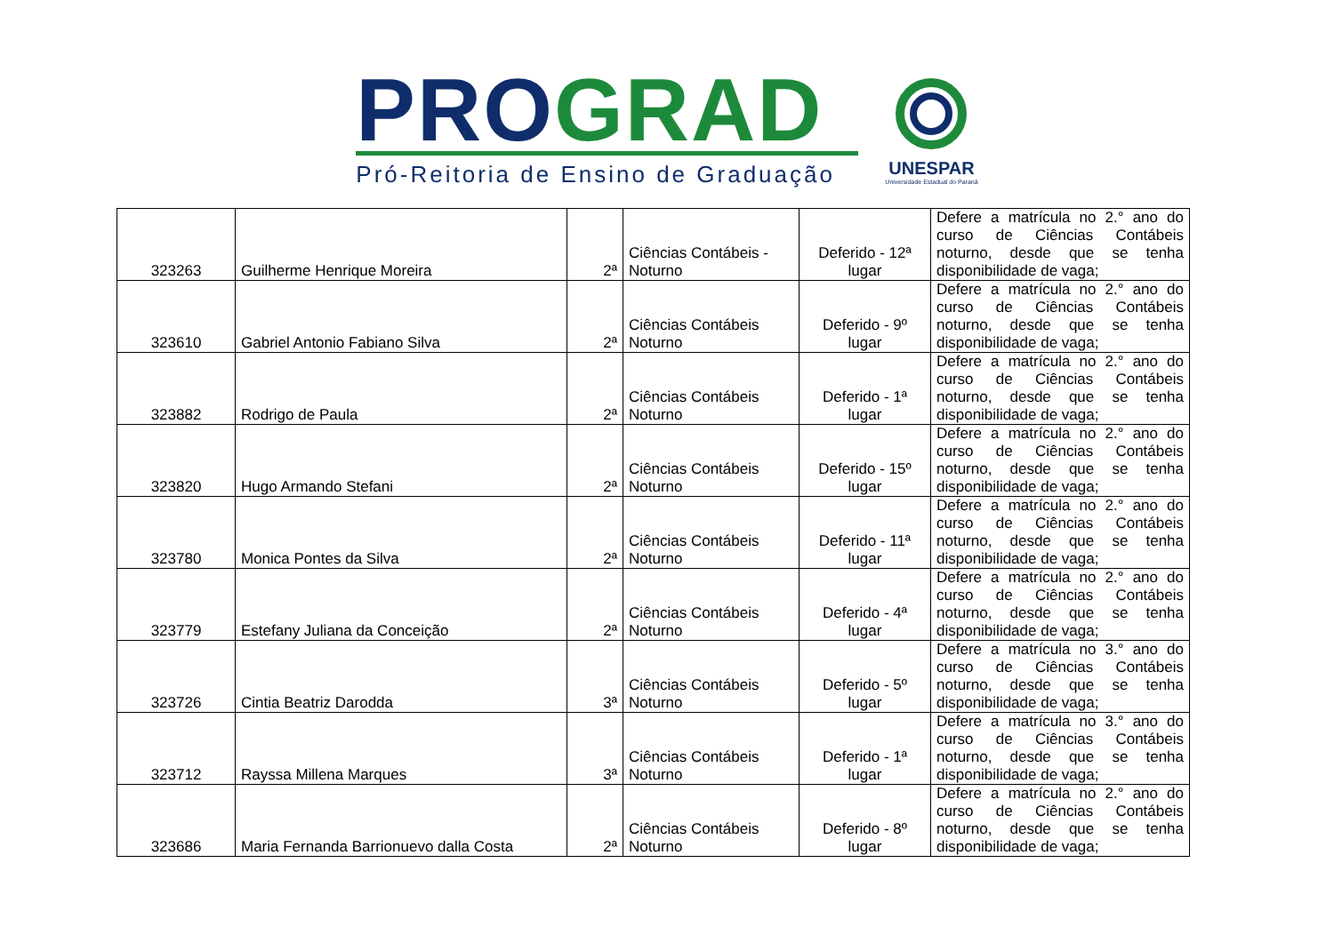PRO GRAD
Pró-Reitoria de Ensino de Graduação
UNESPAR
Universidade Estadual do Paraná
| 323263 | Guilherme Henrique Moreira | 2ª | Ciências Contábeis - Noturno | Deferido - 12ª lugar | Defere a matrícula no 2.° ano do curso de Ciências Contábeis noturno, desde que se tenha disponibilidade de vaga; |
| 323610 | Gabriel Antonio Fabiano Silva | 2ª | Ciências Contábeis Noturno | Deferido - 9º lugar | Defere a matrícula no 2.° ano do curso de Ciências Contábeis noturno, desde que se tenha disponibilidade de vaga; |
| 323882 | Rodrigo de Paula | 2ª | Ciências Contábeis Noturno | Deferido - 1ª lugar | Defere a matrícula no 2.° ano do curso de Ciências Contábeis noturno, desde que se tenha disponibilidade de vaga; |
| 323820 | Hugo Armando Stefani | 2ª | Ciências Contábeis Noturno | Deferido - 15º lugar | Defere a matrícula no 2.° ano do curso de Ciências Contábeis noturno, desde que se tenha disponibilidade de vaga; |
| 323780 | Monica Pontes da Silva | 2ª | Ciências Contábeis Noturno | Deferido - 11ª lugar | Defere a matrícula no 2.° ano do curso de Ciências Contábeis noturno, desde que se tenha disponibilidade de vaga; |
| 323779 | Estefany Juliana da Conceição | 2ª | Ciências Contábeis Noturno | Deferido - 4ª lugar | Defere a matrícula no 2.° ano do curso de Ciências Contábeis noturno, desde que se tenha disponibilidade de vaga; |
| 323726 | Cintia Beatriz Darodda | 3ª | Ciências Contábeis Noturno | Deferido - 5º lugar | Defere a matrícula no 3.° ano do curso de Ciências Contábeis noturno, desde que se tenha disponibilidade de vaga; |
| 323712 | Rayssa Millena Marques | 3ª | Ciências Contábeis Noturno | Deferido - 1ª lugar | Defere a matrícula no 3.° ano do curso de Ciências Contábeis noturno, desde que se tenha disponibilidade de vaga; |
| 323686 | Maria Fernanda Barrionuevo dalla Costa | 2ª | Ciências Contábeis Noturno | Deferido - 8º lugar | Defere a matrícula no 2.° ano do curso de Ciências Contábeis noturno, desde que se tenha disponibilidade de vaga; |